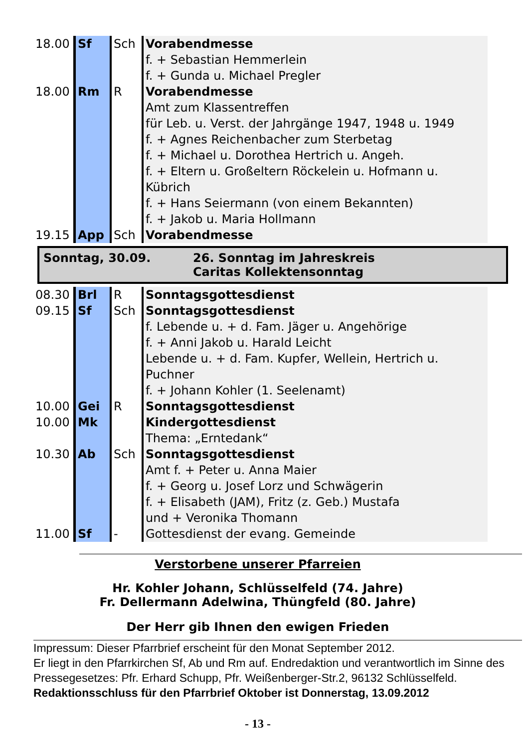| 18.00 | Sf | Sch | Vorabendmesse f. + Sebastian Hemmerlein f. + Gunda u. Michael Pregler |
| 18.00 | Rm | R | Vorabendmesse Amt zum Klassentreffen für Leb. u. Verst. der Jahrgänge 1947, 1948 u. 1949 f. + Agnes Reichenbacher zum Sterbetag f. + Michael u. Dorothea Hertrich u. Angeh. f. + Eltern u. Großeltern Röckelein u. Hofmann u. Kübrich f. + Hans Seiermann (von einem Bekannten) f. + Jakob u. Maria Hollmann |
| 19.15 | App | Sch | Vorabendmesse |
Sonntag, 30.09. 26. Sonntag im Jahreskreis
Caritas Kollektensonntag
| 08.30 | Brl | R | Sonntagsgottesdienst |
| 09.15 | Sf | Sch | Sonntagsgottesdienst f. Lebende u. + d. Fam. Jäger u. Angehörige f. + Anni Jakob u. Harald Leicht Lebende u. + d. Fam. Kupfer, Wellein, Hertrich u. Puchner f. + Johann Kohler (1. Seelenamt) |
| 10.00 | Gei | R | Sonntagsgottesdienst |
| 10.00 | Mk | | Kindergottesdienst Thema: „Erntedank“ |
| 10.30 | Ab | Sch | Sonntagsgottesdienst Amt f. + Peter u. Anna Maier f. + Georg u. Josef Lorz und Schwägerin f. + Elisabeth (JAM), Fritz (z. Geb.) Mustafa und + Veronika Thomann |
| 11.00 | Sf | - | Gottesdienst der evang. Gemeinde |
Verstorbene unserer Pfarreien
Hr. Kohler Johann, Schlüsselfeld (74. Jahre)
Fr. Dellermann Adelwina, Thüngfeld (80. Jahre)
Der Herr gib Ihnen den ewigen Frieden
Impressum: Dieser Pfarrbrief erscheint für den Monat September 2012.
Er liegt in den Pfarrkirchen Sf, Ab und Rm auf. Endredaktion und verantwortlich im Sinne des Pressegesetzes: Pfr. Erhard Schupp, Pfr. Weißenberger-Str.2, 96132 Schlüsselfeld.
Redaktionsschluss für den Pfarrbrief Oktober ist Donnerstag, 13.09.2012
- 13 -